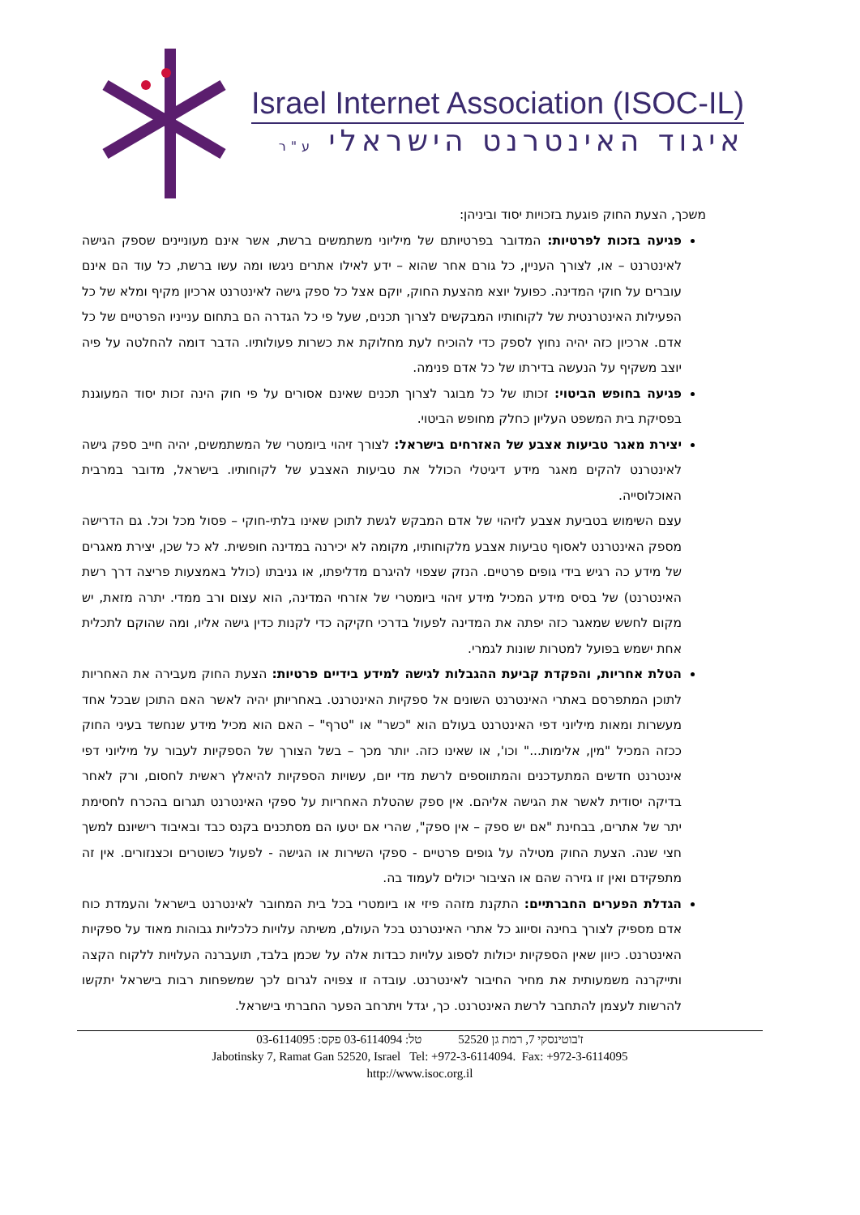Israel Internet Association (ISOC-IL)
איגוד האינטרנט הישראלי ע"ר
משכך, הצעת החוק פוגעת בזכויות יסוד וביניהן:
פגיעה בזכות לפרטיות: המדובר בפרטיותם של מיליוני משתמשים ברשת, אשר אינם מעוניינים שספק הגישה לאינטרנט – או, לצורך העניין, כל גורם אחר שהוא – ידע לאילו אתרים ניגשו ומה עשו ברשת, כל עוד הם אינם עוברים על חוקי המדינה. כפועל יוצא מהצעת החוק, יוקם אצל כל ספק גישה לאינטרנט ארכיון מקיף ומלא של כל הפעילות האינטרנטית של לקוחותיו המבקשים לצרוך תכנים, שעל פי כל הגדרה הם בתחום ענייניו הפרטיים של כל אדם. ארכיון כזה יהיה נחוץ לספק כדי להוכיח לעת מחלוקת את כשרות פעולותיו. הדבר דומה להחלטה על פיה יוצב משקיף על הנעשה בדירתו של כל אדם פנימה.
פגיעה בחופש הביטוי: זכותו של כל מבוגר לצרוך תכנים שאינם אסורים על פי חוק הינה זכות יסוד המעוגנת בפסיקת בית המשפט העליון כחלק מחופש הביטוי.
יצירת מאגר טביעות אצבע של האזרחים בישראל: לצורך זיהוי ביומטרי של המשתמשים, יהיה חייב ספק גישה לאינטרנט להקים מאגר מידע דיגיטלי הכולל את טביעות האצבע של לקוחותיו. בישראל, מדובר במרבית האוכלוסייה.
עצם השימוש בטביעת אצבע לזיהוי של אדם המבקש לגשת לתוכן שאינו בלתי-חוקי – פסול מכל וכל. גם הדרישה מספק האינטרנט לאסוף טביעות אצבע מלקוחותיו, מקומה לא יכירנה במדינה חופשית. לא כל שכן, יצירת מאגרים של מידע כה רגיש בידי גופים פרטיים. הנזק שצפוי להיגרם מדליפתו, או גניבתו (כולל באמצעות פריצה דרך רשת האינטרנט) של בסיס מידע המכיל מידע זיהוי ביומטרי של אזרחי המדינה, הוא עצום ורב ממדי. יתרה מזאת, יש מקום לחשש שמאגר כזה יפתה את המדינה לפעול בדרכי חקיקה כדי לקנות כדין גישה אליו, ומה שהוקם לתכלית אחת ישמש בפועל למטרות שונות לגמרי.
הטלת אחריות, והפקדת קביעת ההגבלות לגישה למידע בידיים פרטיות: הצעת החוק מעבירה את האחריות לתוכן המתפרסם באתרי האינטרנט השונים אל ספקיות האינטרנט. באחריותן יהיה לאשר האם התוכן שבכל אחד מעשרות ומאות מיליוני דפי האינטרנט בעולם הוא "כשר" או "טרף" – האם הוא מכיל מידע שנחשד בעיני החוק ככזה המכיל "מין, אלימות..." וכו', או שאינו כזה. יותר מכך – בשל הצורך של הספקיות לעבור על מיליוני דפי אינטרנט חדשים המתעדכנים והמתווספים לרשת מדי יום, עשויות הספקיות להיאלץ ראשית לחסום, ורק לאחר בדיקה יסודית לאשר את הגישה אליהם. אין ספק שהטלת האחריות על ספקי האינטרנט תגרום בהכרח לחסימת יתר של אתרים, בבחינת "אם יש ספק – אין ספק", שהרי אם יטעו הם מסתכנים בקנס כבד ובאיבוד רישיונם למשך חצי שנה. הצעת החוק מטילה על גופים פרטיים - ספקי השירות או הגישה - לפעול כשוטרים וכצנזורים. אין זה מתפקידם ואין זו גזירה שהם או הציבור יכולים לעמוד בה.
הגדלת הפערים החברתיים: התקנת מזהה פיזי או ביומטרי בכל בית המחובר לאינטרנט בישראל והעמדת כוח אדם מספיק לצורך בחינה וסיווג כל אתרי האינטרנט בכל העולם, משיתה עלויות כלכליות גבוהות מאוד על ספקיות האינטרנט. כיוון שאין הספקיות יכולות לספוג עלויות כבדות אלה על שכמן בלבד, תועברנה העלויות ללקוח הקצה ותייקרנה משמעותית את מחיר החיבור לאינטרנט. עובדה זו צפויה לגרום לכך שמשפחות רבות בישראל יתקשו להרשות לעצמן להתחבר לרשת האינטרנט. כך, יגדל ויתרחב הפער החברתי בישראל.
ז'בוטינסקי 7, רמת גן 52520 טל: 03-6114094 פקס: 03-6114095
Jabotinsky 7, Ramat Gan 52520, Israel Tel: +972-3-6114094. Fax: +972-3-6114095
http://www.isoc.org.il